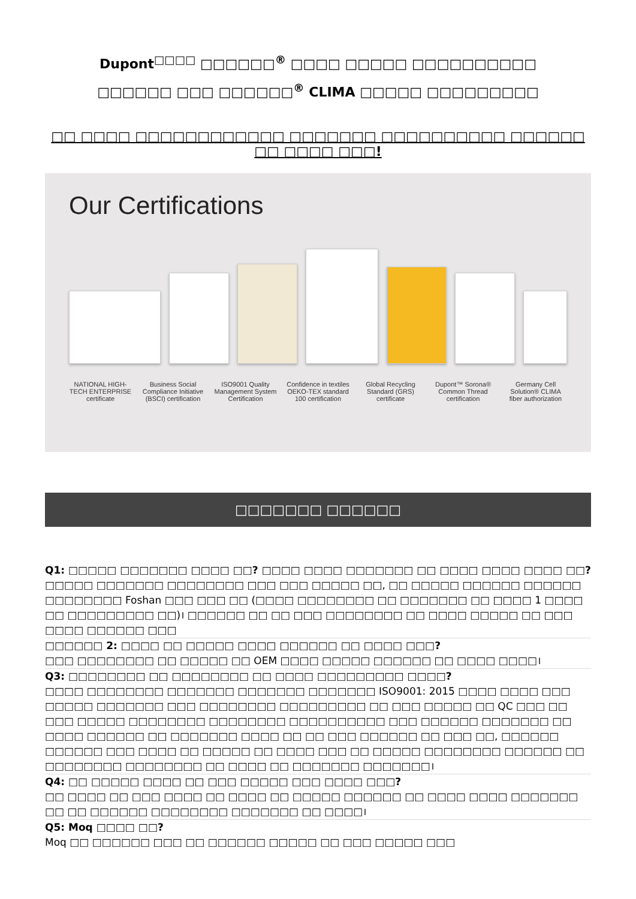Dupont<sup>□□□□</sup> □□□□□□<sup>®</sup> □□□□ □□□□□ □□□□□□□□□□
□□□□□□ □□□ □□□□□□<sup>®</sup> CLIMA □□□□□ □□□□□□□□□
□□ □□□□ □□□□□□□□□□□□ □□□□□□□ □□□□□□□□□□ □□□□□□ □□ □□□□ □□□!
Our Certifications
NATIONAL HIGH-TECH ENTERPRISE certificate
Business Social Compliance Initiative (BSCI) certification
ISO9001 Quality Management System Certification
Confidence in textiles OEKO-TEX standard 100 certification
Global Recycling Standard (GRS) certificate
Dupont™ Sorona® Common Thread certification
Germany Cell Solution® CLIMA fiber authorization
□□□□□□□ □□□□□□
Q1: □□□□□ □□□□□□□ □□□□ □□? □□□□ □□□□ □□□□□□□ □□ □□□□ □□□□ □□□□ □□?
□□□□□ □□□□□□□ □□□□□□□□ □□□ □□□ □□□□□ □□, □□ □□□□□ □□□□□□ □□□□□□ □□□□□□□□ Foshan □□□ □□□ □□ (□□□□ □□□□□□□□ □□ □□□□□□□ □□ □□□□ 1 □□□□ □□ □□□□□□□□□ □□)। □□□□□□ □□ □□ □□□ □□□□□□□□ □□ □□□□ □□□□□ □□ □□□ □□□□ □□□□□□ □□□
□□□□□□ 2: □□□□ □□ □□□□□ □□□□ □□□□□□ □□ □□□□ □□□?
□□□ □□□□□□□□ □□ □□□□□ □□ OEM □□□□ □□□□□ □□□□□□ □□ □□□□ □□□□।
Q3: □□□□□□□□ □□ □□□□□□□□ □□ □□□□ □□□□□□□□□ □□□□?
□□□□ □□□□□□□□ □□□□□□□ □□□□□□□ □□□□□□□ ISO9001: 2015 □□□□ □□□□ □□□ □□□□□ □□□□□□□ □□□ □□□□□□□□ □□□□□□□□□ □□ □□□ □□□□□ □□ QC □□□ □□ □□□ □□□□□ □□□□□□□□ □□□□□□□□ □□□□□□□□□□ □□□ □□□□□□ □□□□□□□ □□ □□□□ □□□□□□ □□ □□□□□□□ □□□□ □□ □□ □□□ □□□□□□ □□ □□□ □□, □□□□□□ □□□□□□ □□□ □□□□ □□ □□□□□ □□ □□□□ □□□ □□ □□□□□ □□□□□□□□ □□□□□□ □□ □□□□□□□□ □□□□□□□□ □□ □□□□ □□ □□□□□□□ □□□□□□□।
Q4: □□ □□□□□ □□□□ □□ □□□ □□□□□ □□□ □□□□ □□□?
□□ □□□□ □□ □□□ □□□□ □□ □□□□ □□ □□□□□ □□□□□□ □□ □□□□ □□□□ □□□□□□□ □□ □□ □□□□□□ □□□□□□□□ □□□□□□□ □□ □□□□।
Q5: Moq □□□□ □□?
Moq □□ □□□□□□ □□□ □□ □□□□□□ □□□□□ □□ □□□ □□□□□ □□□